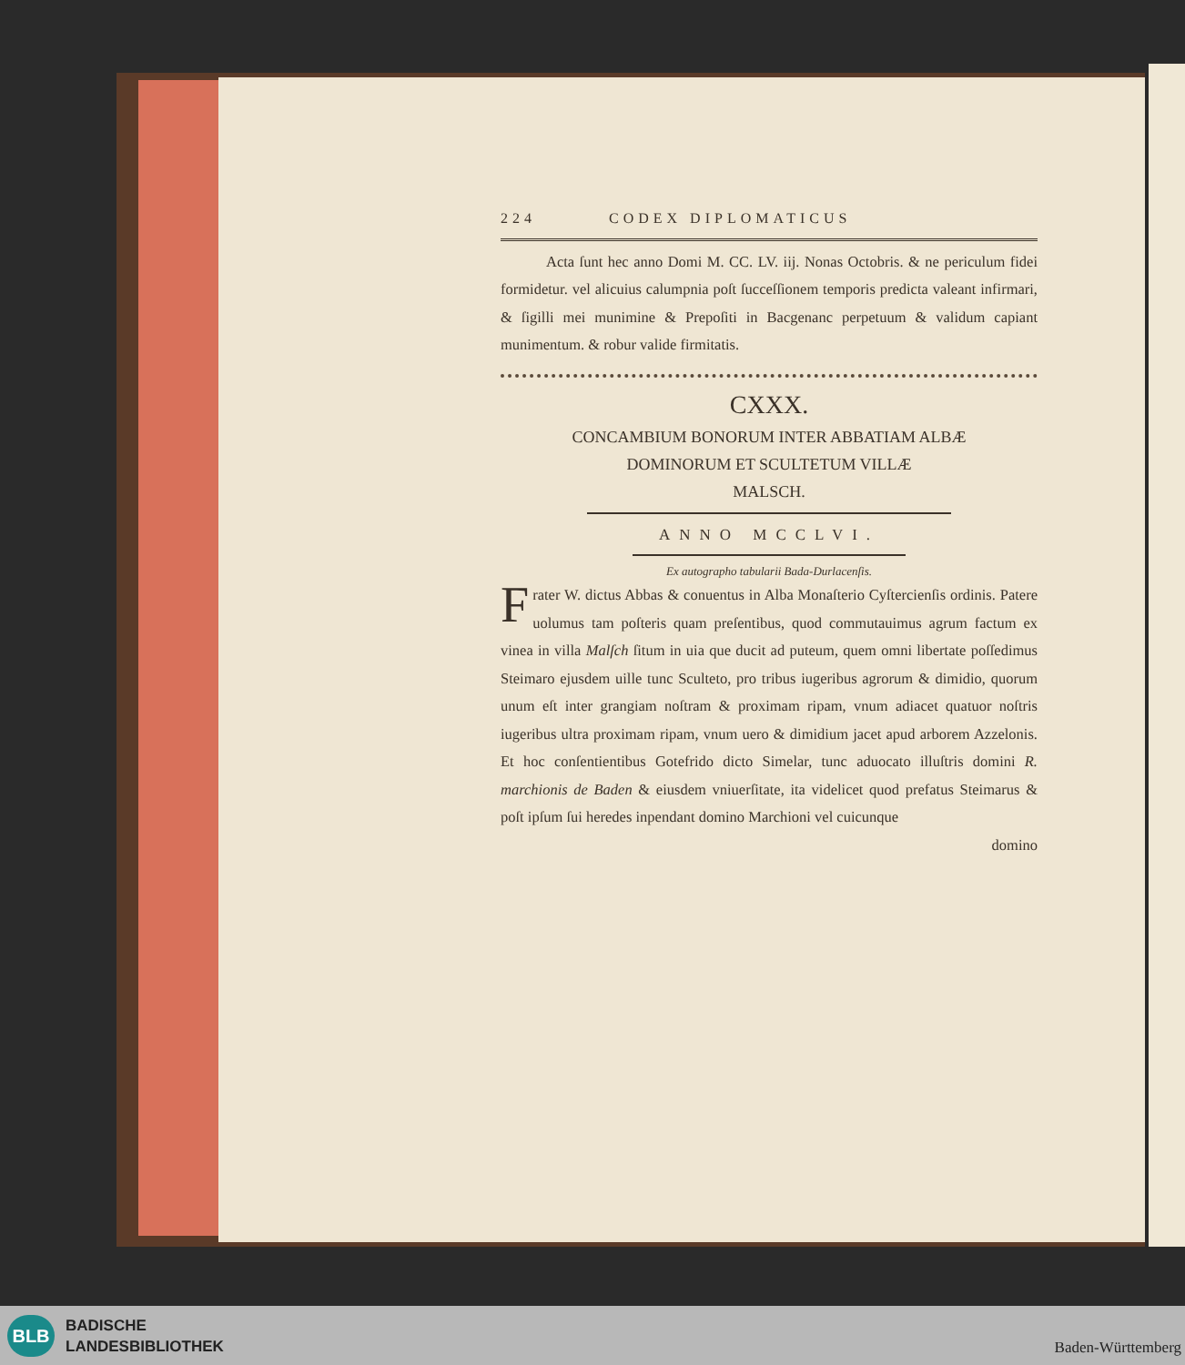224 CODEX DIPLOMATICUS
Acta ſunt hec anno Domi M. CC. LV. iij. Nonas Octobris. & ne periculum fidei formidetur. vel alicuius calumpnia poſt ſucceſſionem temporis predicta valeant infirmari, & ſigilli mei munimine & Prepoſiti in Bacgenanc perpetuum & validum capiant munimentum. & robur valide firmitatis.
CXXX.
CONCAMBIUM BONORUM INTER ABBATIAM ALBÆ
DOMINORUM ET SCULTETUM VILLÆ
MALSCH.
ANNO MCCLVI.
Ex autographo tabularii Bada-Durlacenſis.
Frater W. dictus Abbas & conuentus in Alba Monaſterio Cyſtercienſis ordinis. Patere uolumus tam poſteris quam preſentibus, quod commutauimus agrum factum ex vinea in villa Malſch ſitum in uia que ducit ad puteum, quem omni libertate poſſedimus Steimaro ejusdem uille tunc Sculteto, pro tribus iugeribus agrorum & dimidio, quorum unum eſt inter grangiam noſtram & proximam ripam, vnum adiacet quatuor noſtris iugeribus ultra proximam ripam, vnum uero & dimidium jacet apud arborem Azzelonis. Et hoc conſentientibus Gotefrido dicto Simelar, tunc aduocato illuſtris domini R. marchionis de Baden & eiusdem vniuerſitate, ita videlicet quod prefatus Steimarus & poſt ipſum ſui heredes inpendant domino Marchioni vel cuicunque
domino
BLB
BADISCHE
LANDESBIBLIOTHEK
Baden-Württemberg